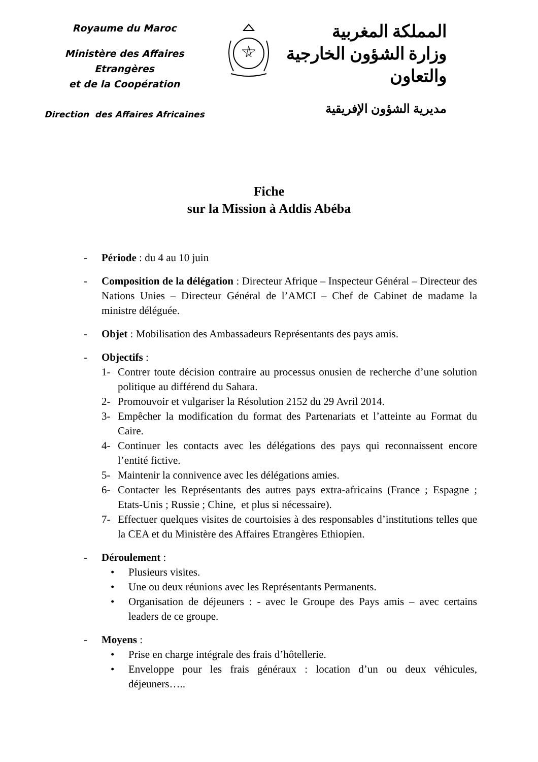Royaume du Maroc
Ministère des Affaires Etrangères
et de la Coopération
Direction des Affaires Africaines
المملكة المغربية
وزارة الشؤون الخارجية
والتعاون
مديرية الشؤون الإفريقية
Fiche
sur la Mission à Addis Abéba
- Période : du 4 au 10 juin
- Composition de la délégation : Directeur Afrique – Inspecteur Général – Directeur des Nations Unies – Directeur Général de l’AMCI – Chef de Cabinet de madame la ministre déléguée.
- Objet : Mobilisation des Ambassadeurs Représentants des pays amis.
- Objectifs :
1- Contrer toute décision contraire au processus onusien de recherche d’une solution politique au différend du Sahara.
2- Promouvoir et vulgariser la Résolution 2152 du 29 Avril 2014.
3- Empêcher la modification du format des Partenariats et l’atteinte au Format du Caire.
4- Continuer les contacts avec les délégations des pays qui reconnaissent encore l’entité fictive.
5- Maintenir la connivence avec les délégations amies.
6- Contacter les Représentants des autres pays extra-africains (France ; Espagne ; Etats-Unis ; Russie ; Chine, et plus si nécessaire).
7- Effectuer quelques visites de courtoisies à des responsables d’institutions telles que la CEA et du Ministère des Affaires Etrangères Ethiopien.
- Déroulement :
• Plusieurs visites.
• Une ou deux réunions avec les Représentants Permanents.
• Organisation de déjeuners : - avec le Groupe des Pays amis – avec certains leaders de ce groupe.
- Moyens :
• Prise en charge intégrale des frais d’hôtellerie.
• Enveloppe pour les frais généraux : location d’un ou deux véhicules, déjeuners…..